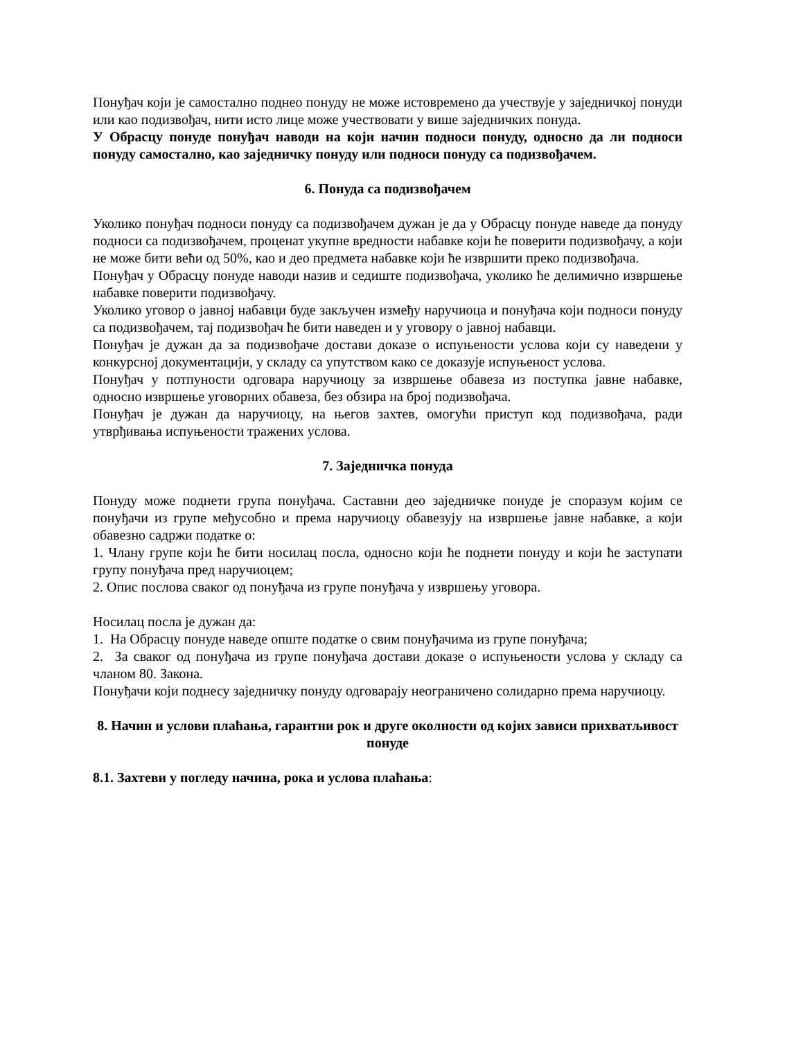Понуђач који је самостално поднео понуду не може истовремено да учествује у заједничкој понуди или као подизвођач, нити исто лице може учествовати у више заједничких понуда.
У Обрасцу понуде понуђач наводи на који начин подноси понуду, односно да ли подноси понуду самостално, као заједничку понуду или подноси понуду са подизвођачем.
6. Понуда са подизвођачем
Уколико понуђач подноси понуду са подизвођачем дужан је да у Обрасцу понуде наведе да понуду подноси са подизвођачем, проценат укупне вредности набавке који ће поверити подизвођачу, а који не може бити већи од 50%, као и део предмета набавке који ће извршити преко подизвођача.
Понуђач у Обрасцу понуде наводи назив и седиште подизвођача, уколико ће делимично извршење набавке поверити подизвођачу.
Уколико уговор о јавној набавци буде закључен између наручиоца и понуђача који подноси понуду са подизвођачем, тај подизвођач ће бити наведен и у уговору о јавној набавци.
Понуђач је дужан да за подизвођаче достави доказе о испуњености услова који су наведени у конкурсној документацији, у складу са упутством како се доказује испуњеност услова.
Понуђач у потпуности одговара наручиоцу за извршење обавеза из поступка јавне набавке, односно извршење уговорних обавеза, без обзира на број подизвођача.
Понуђач је дужан да наручиоцу, на његов захтев, омогући приступ код подизвођача, ради утврђивања испуњености тражених услова.
7. Заједничка понуда
Понуду може поднети група понуђача. Саставни део заједничке понуде је споразум којим се понуђачи из групе међусобно и према наручиоцу обавезују на извршење јавне набавке, а који обавезно садржи податке о:
1. Члану групе који ће бити носилац посла, односно који ће поднети понуду и који ће заступати групу понуђача пред наручиоцем;
2. Опис послова сваког од понуђача из групе понуђача у извршењу уговора.
Носилац посла је дужан да:
1. На Обрасцу понуде наведе опште податке о свим понуђачима из групе понуђача;
2. За сваког од понуђача из групе понуђача достави доказе о испуњености услова у складу са чланом 80. Закона.
Понуђачи који поднесу заједничку понуду одговарају неограничено солидарно према наручиоцу.
8. Начин и услови плаћања, гарантни рок и друге околности од којих зависи прихватљивост понуде
8.1. Захтеви у погледу начина, рока и услова плаћања: